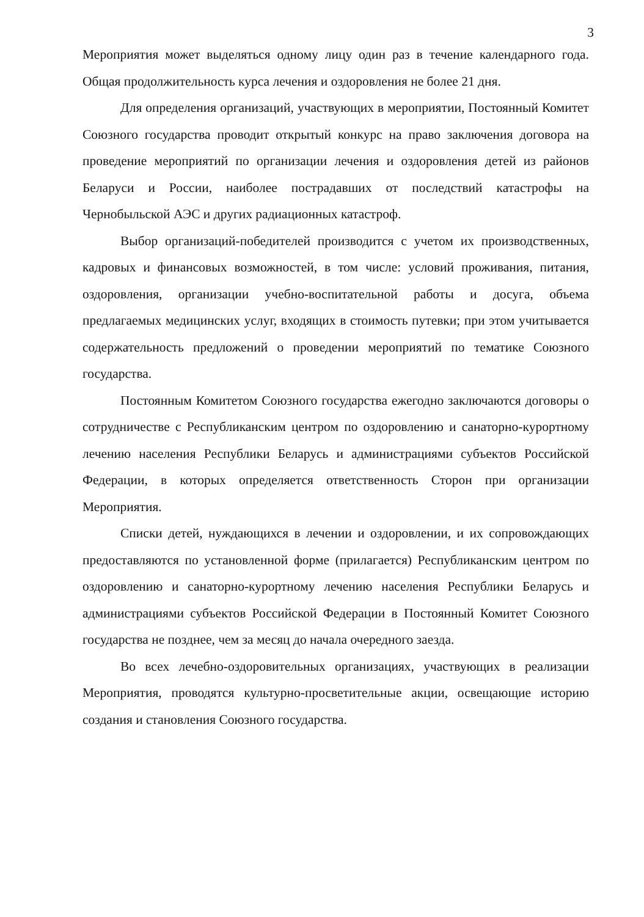3
Мероприятия может выделяться одному лицу один раз в течение календарного года. Общая продолжительность курса лечения и оздоровления не более 21 дня.
Для определения организаций, участвующих в мероприятии, Постоянный Комитет Союзного государства проводит открытый конкурс на право заключения договора на проведение мероприятий по организации лечения и оздоровления детей из районов Беларуси и России, наиболее пострадавших от последствий катастрофы на Чернобыльской АЭС и других радиационных катастроф.
Выбор организаций-победителей производится с учетом их производственных, кадровых и финансовых возможностей, в том числе: условий проживания, питания, оздоровления, организации учебно-воспитательной работы и досуга, объема предлагаемых медицинских услуг, входящих в стоимость путевки; при этом учитывается содержательность предложений о проведении мероприятий по тематике Союзного государства.
Постоянным Комитетом Союзного государства ежегодно заключаются договоры о сотрудничестве с Республиканским центром по оздоровлению и санаторно-курортному лечению населения Республики Беларусь и администрациями субъектов Российской Федерации, в которых определяется ответственность Сторон при организации Мероприятия.
Списки детей, нуждающихся в лечении и оздоровлении, и их сопровождающих предоставляются по установленной форме (прилагается) Республиканским центром по оздоровлению и санаторно-курортному лечению населения Республики Беларусь и администрациями субъектов Российской Федерации в Постоянный Комитет Союзного государства не позднее, чем за месяц до начала очередного заезда.
Во всех лечебно-оздоровительных организациях, участвующих в реализации Мероприятия, проводятся культурно-просветительные акции, освещающие историю создания и становления Союзного государства.